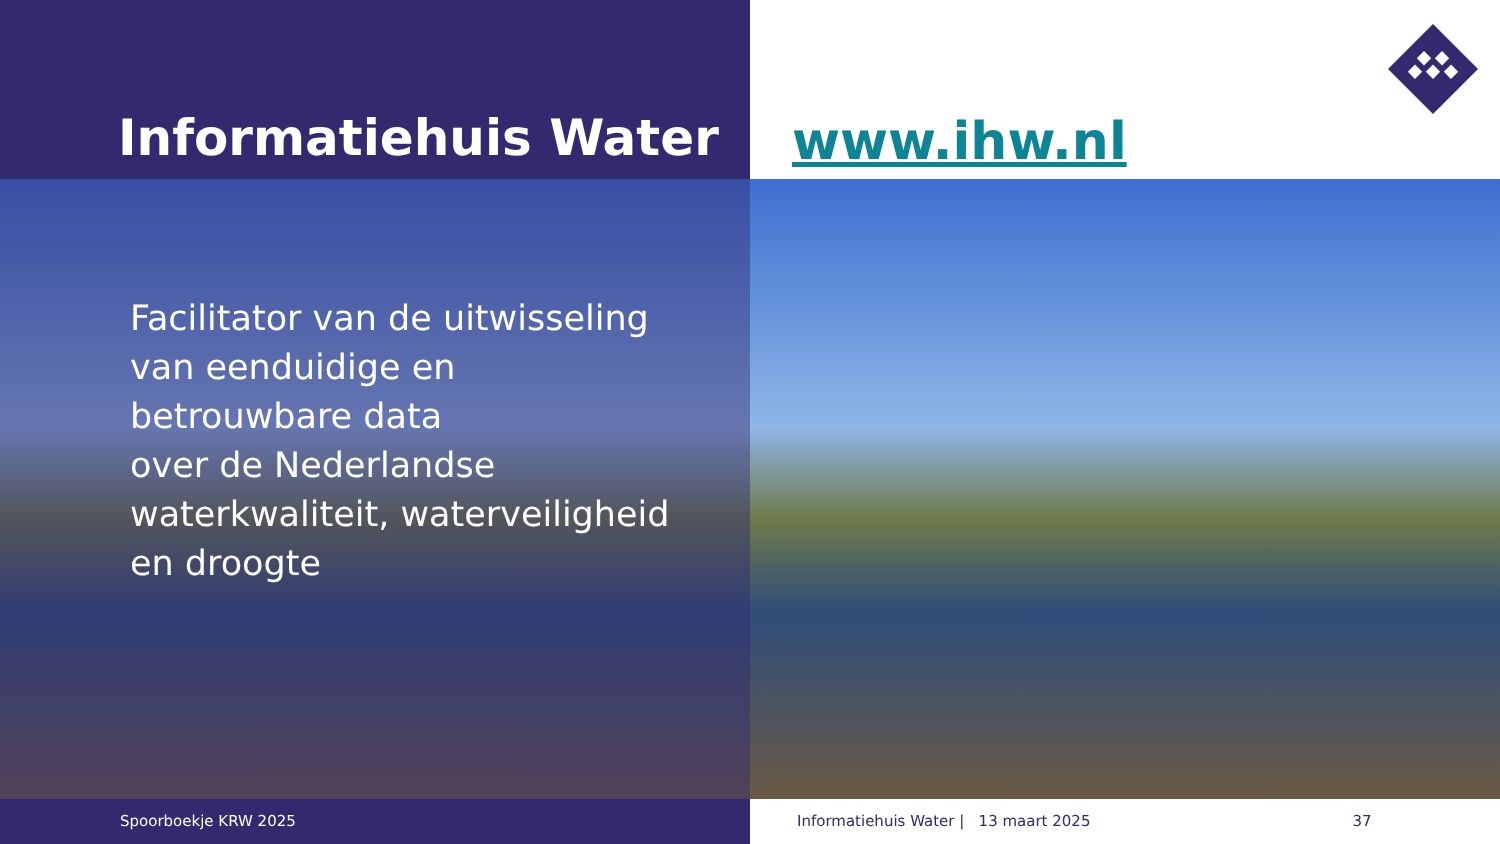Informatiehuis Water www.ihw.nl
Facilitator van de uitwisseling
van eenduidige en
betrouwbare data
over de Nederlandse
waterkwaliteit, waterveiligheid
en droogte
Spoorboekje KRW 2025 Informatiehuis Water | 13 maart 2025 37